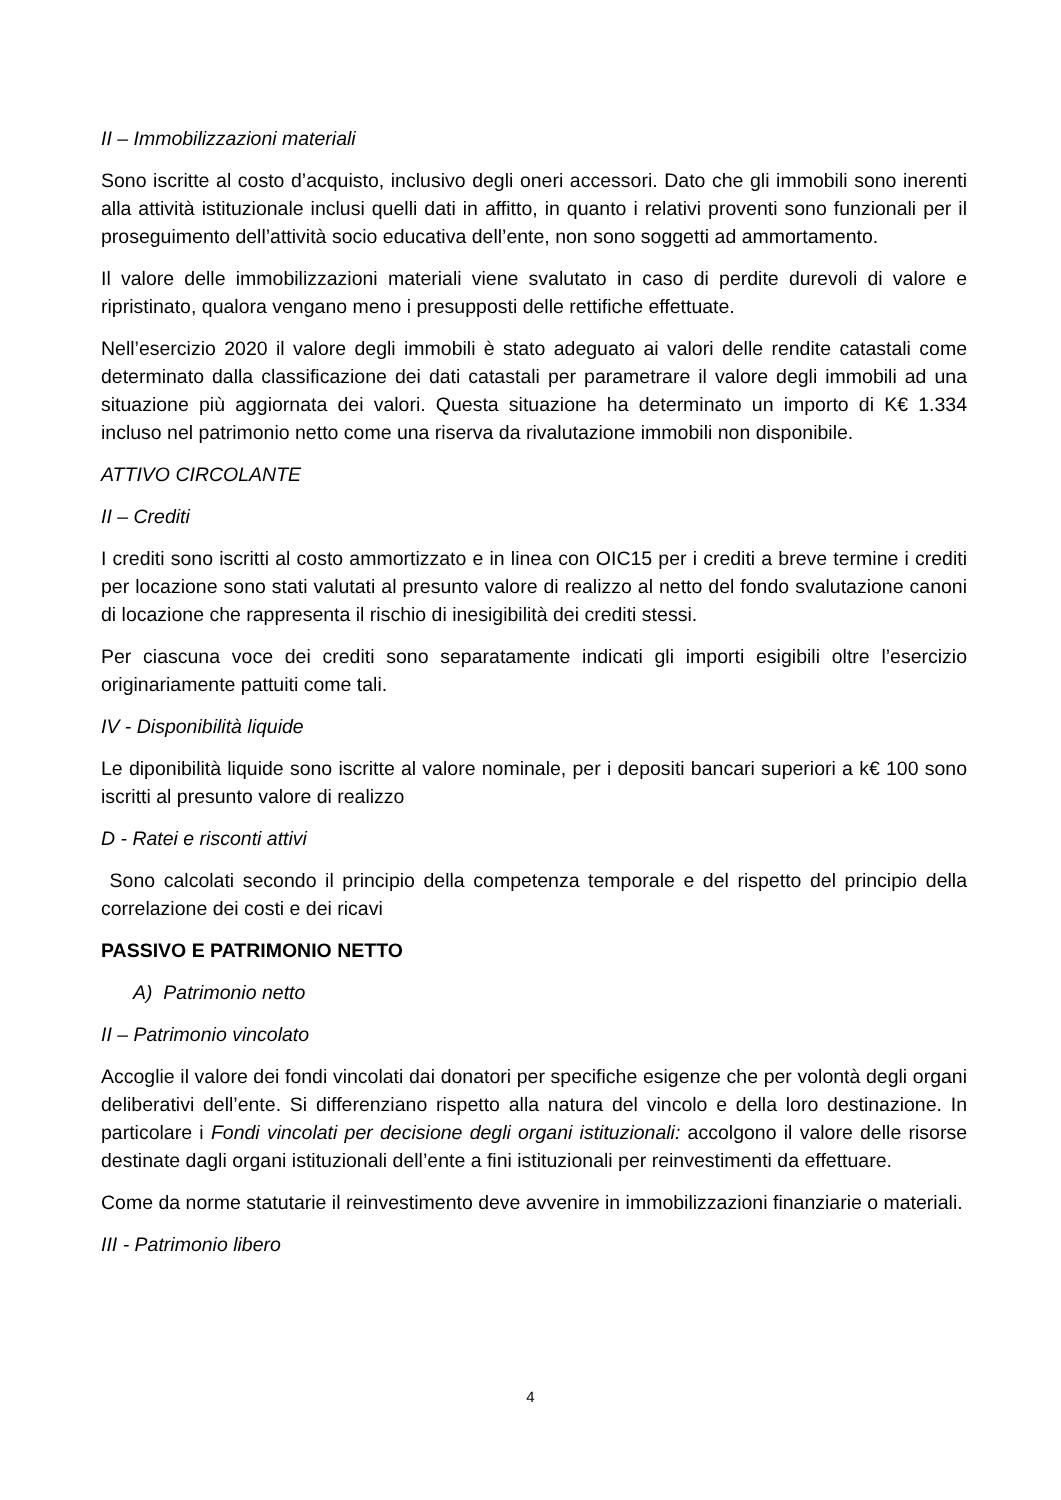II – Immobilizzazioni materiali
Sono iscritte al costo d’acquisto, inclusivo degli oneri accessori. Dato che gli immobili sono inerenti alla attività istituzionale inclusi quelli dati in affitto, in quanto i relativi proventi sono funzionali per il proseguimento dell’attività socio educativa dell’ente, non sono soggetti ad ammortamento.
Il valore delle immobilizzazioni materiali viene svalutato in caso di perdite durevoli di valore e ripristinato, qualora vengano meno i presupposti delle rettifiche effettuate.
Nell’esercizio 2020 il valore degli immobili è stato adeguato ai valori delle rendite catastali come determinato dalla classificazione dei dati catastali per parametrare il valore degli immobili ad una situazione più aggiornata dei valori. Questa situazione ha determinato un importo di K€ 1.334 incluso nel patrimonio netto come una riserva da rivalutazione immobili non disponibile.
ATTIVO CIRCOLANTE
II – Crediti
I crediti sono iscritti al costo ammortizzato e in linea con OIC15 per i crediti a breve termine i crediti per locazione sono stati valutati al presunto valore di realizzo al netto del fondo svalutazione canoni di locazione che rappresenta il rischio di inesigibilità dei crediti stessi.
Per ciascuna voce dei crediti sono separatamente indicati gli importi esigibili oltre l’esercizio originariamente pattuiti come tali.
IV - Disponibilità liquide
Le diponibilità liquide sono iscritte al valore nominale, per i depositi bancari superiori a k€ 100 sono iscritti al presunto valore di realizzo
D - Ratei e risconti attivi
Sono calcolati secondo il principio della competenza temporale e del rispetto del principio della correlazione dei costi e dei ricavi
PASSIVO E PATRIMONIO NETTO
A) Patrimonio netto
II – Patrimonio vincolato
Accoglie il valore dei fondi vincolati dai donatori per specifiche esigenze che per volontà degli organi deliberativi dell’ente. Si differenziano rispetto alla natura del vincolo e della loro destinazione. In particolare i Fondi vincolati per decisione degli organi istituzionali: accolgono il valore delle risorse destinate dagli organi istituzionali dell’ente a fini istituzionali per reinvestimenti da effettuare.
Come da norme statutarie il reinvestimento deve avvenire in immobilizzazioni finanziarie o materiali.
III - Patrimonio libero
4